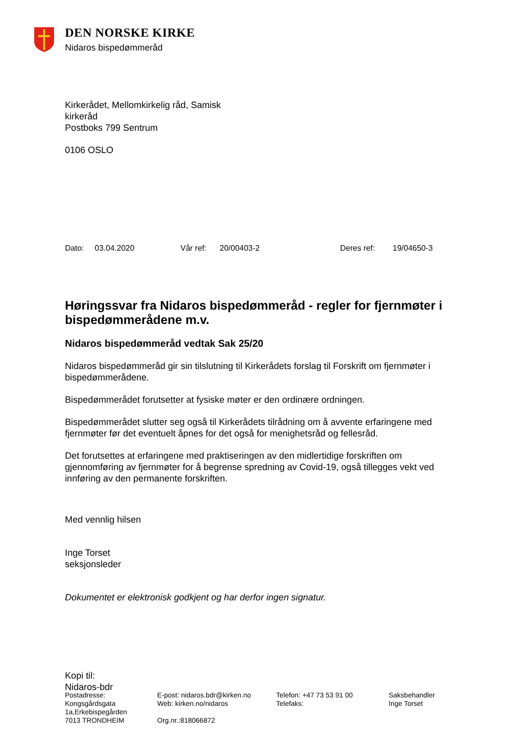DEN NORSKE KIRKE
Nidaros bispedømmeråd
Kirkerådet, Mellomkirkelig råd, Samisk
kirkeråd
Postboks 799 Sentrum
0106 OSLO
Dato: 03.04.2020 Vår ref: 20/00403-2 Deres ref: 19/04650-3
Høringssvar fra Nidaros bispedømmeråd - regler for fjernmøter i bispedømmerådene m.v.
Nidaros bispedømmeråd vedtak Sak 25/20
Nidaros bispedømmeråd gir sin tilslutning til Kirkerådets forslag til Forskrift om fjernmøter i bispedømmerådene.
Bispedømmerådet forutsetter at fysiske møter er den ordinære ordningen.
Bispedømmerådet slutter seg også til Kirkerådets tilrådning om å avvente erfaringene med fjernmøter før det eventuelt åpnes for det også for menighetsråd og fellesråd.
Det forutsettes at erfaringene med praktiseringen av den midlertidige forskriften om gjennomføring av fjernmøter for å begrense spredning av Covid-19, også tillegges vekt ved innføring av den permanente forskriften.
Med vennlig hilsen
Inge Torset
seksjonsleder
Dokumentet er elektronisk godkjent og har derfor ingen signatur.
Kopi til:
Nidaros-bdr
Postadresse:
Kongsgårdsgata
1a,Erkebispegården
7013 TRONDHEIM
E-post: nidaros.bdr@kirken.no
Web: kirken.no/nidaros
Org.nr.:818066872
Telefon: +47 73 53 91 00
Telefaks:
Saksbehandler
Inge Torset